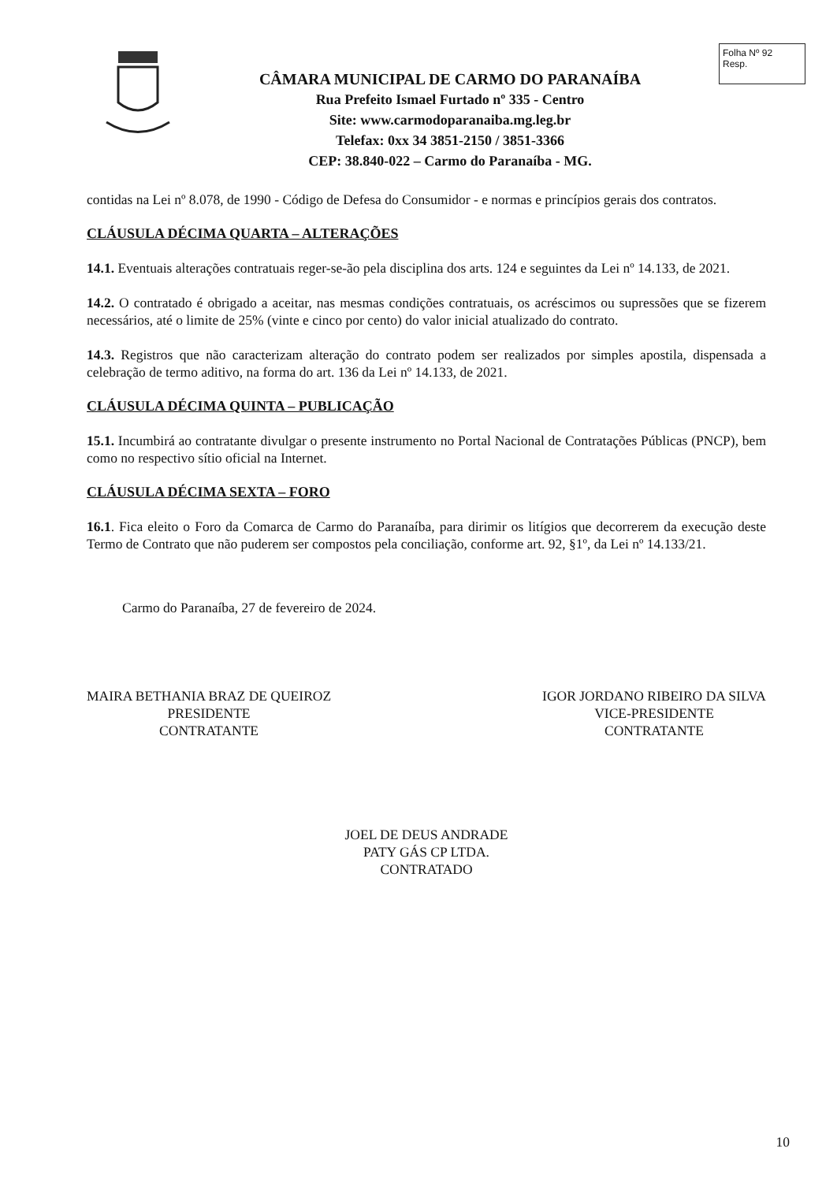CÂMARA MUNICIPAL DE CARMO DO PARANAÍBA
Rua Prefeito Ismael Furtado nº 335 - Centro
Site: www.carmodoparanaiba.mg.leg.br
Telefax: 0xx 34 3851-2150 / 3851-3366
CEP: 38.840-022 – Carmo do Paranaíba - MG.
Folha Nº 92
Resp.
contidas na Lei nº 8.078, de 1990 - Código de Defesa do Consumidor - e normas e princípios gerais dos contratos.
CLÁUSULA DÉCIMA QUARTA – ALTERAÇÕES
14.1. Eventuais alterações contratuais reger-se-ão pela disciplina dos arts. 124 e seguintes da Lei nº 14.133, de 2021.
14.2. O contratado é obrigado a aceitar, nas mesmas condições contratuais, os acréscimos ou supressões que se fizerem necessários, até o limite de 25% (vinte e cinco por cento) do valor inicial atualizado do contrato.
14.3. Registros que não caracterizam alteração do contrato podem ser realizados por simples apostila, dispensada a celebração de termo aditivo, na forma do art. 136 da Lei nº 14.133, de 2021.
CLÁUSULA DÉCIMA QUINTA – PUBLICAÇÃO
15.1. Incumbirá ao contratante divulgar o presente instrumento no Portal Nacional de Contratações Públicas (PNCP), bem como no respectivo sítio oficial na Internet.
CLÁUSULA DÉCIMA SEXTA – FORO
16.1. Fica eleito o Foro da Comarca de Carmo do Paranaíba, para dirimir os litígios que decorrerem da execução deste Termo de Contrato que não puderem ser compostos pela conciliação, conforme art. 92, §1º, da Lei nº 14.133/21.
Carmo do Paranaíba, 27 de fevereiro de 2024.
MAIRA BETHANIA BRAZ DE QUEIROZ
PRESIDENTE
CONTRATANTE
IGOR JORDANO RIBEIRO DA SILVA
VICE-PRESIDENTE
CONTRATANTE
JOEL DE DEUS ANDRADE
PATY GÁS CP LTDA.
CONTRATADO
10